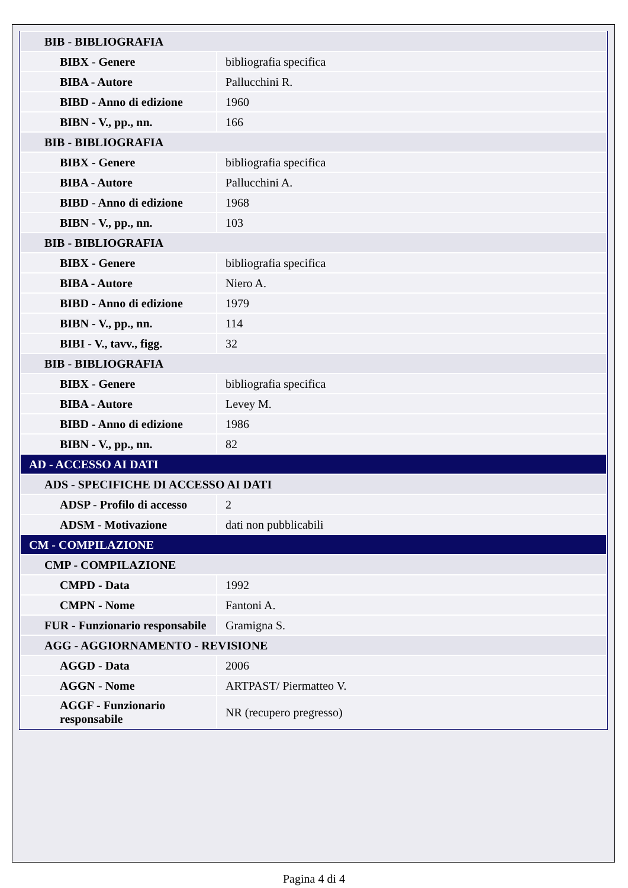| BIB - BIBLIOGRAFIA | |
| BIBX - Genere | bibliografia specifica |
| BIBA - Autore | Pallucchini R. |
| BIBD - Anno di edizione | 1960 |
| BIBN - V., pp., nn. | 166 |
| BIB - BIBLIOGRAFIA | |
| BIBX - Genere | bibliografia specifica |
| BIBA - Autore | Pallucchini A. |
| BIBD - Anno di edizione | 1968 |
| BIBN - V., pp., nn. | 103 |
| BIB - BIBLIOGRAFIA | |
| BIBX - Genere | bibliografia specifica |
| BIBA - Autore | Niero A. |
| BIBD - Anno di edizione | 1979 |
| BIBN - V., pp., nn. | 114 |
| BIBI - V., tavv., figg. | 32 |
| BIB - BIBLIOGRAFIA | |
| BIBX - Genere | bibliografia specifica |
| BIBA - Autore | Levey M. |
| BIBD - Anno di edizione | 1986 |
| BIBN - V., pp., nn. | 82 |
| AD - ACCESSO AI DATI | |
| ADS - SPECIFICHE DI ACCESSO AI DATI | |
| ADSP - Profilo di accesso | 2 |
| ADSM - Motivazione | dati non pubblicabili |
| CM - COMPILAZIONE | |
| CMP - COMPILAZIONE | |
| CMPD - Data | 1992 |
| CMPN - Nome | Fantoni A. |
| FUR - Funzionario responsabile | Gramigna S. |
| AGG - AGGIORNAMENTO - REVISIONE | |
| AGGD - Data | 2006 |
| AGGN - Nome | ARTPAST/ Piermatteo V. |
| AGGF - Funzionario responsabile | NR (recupero pregresso) |
Pagina 4 di 4